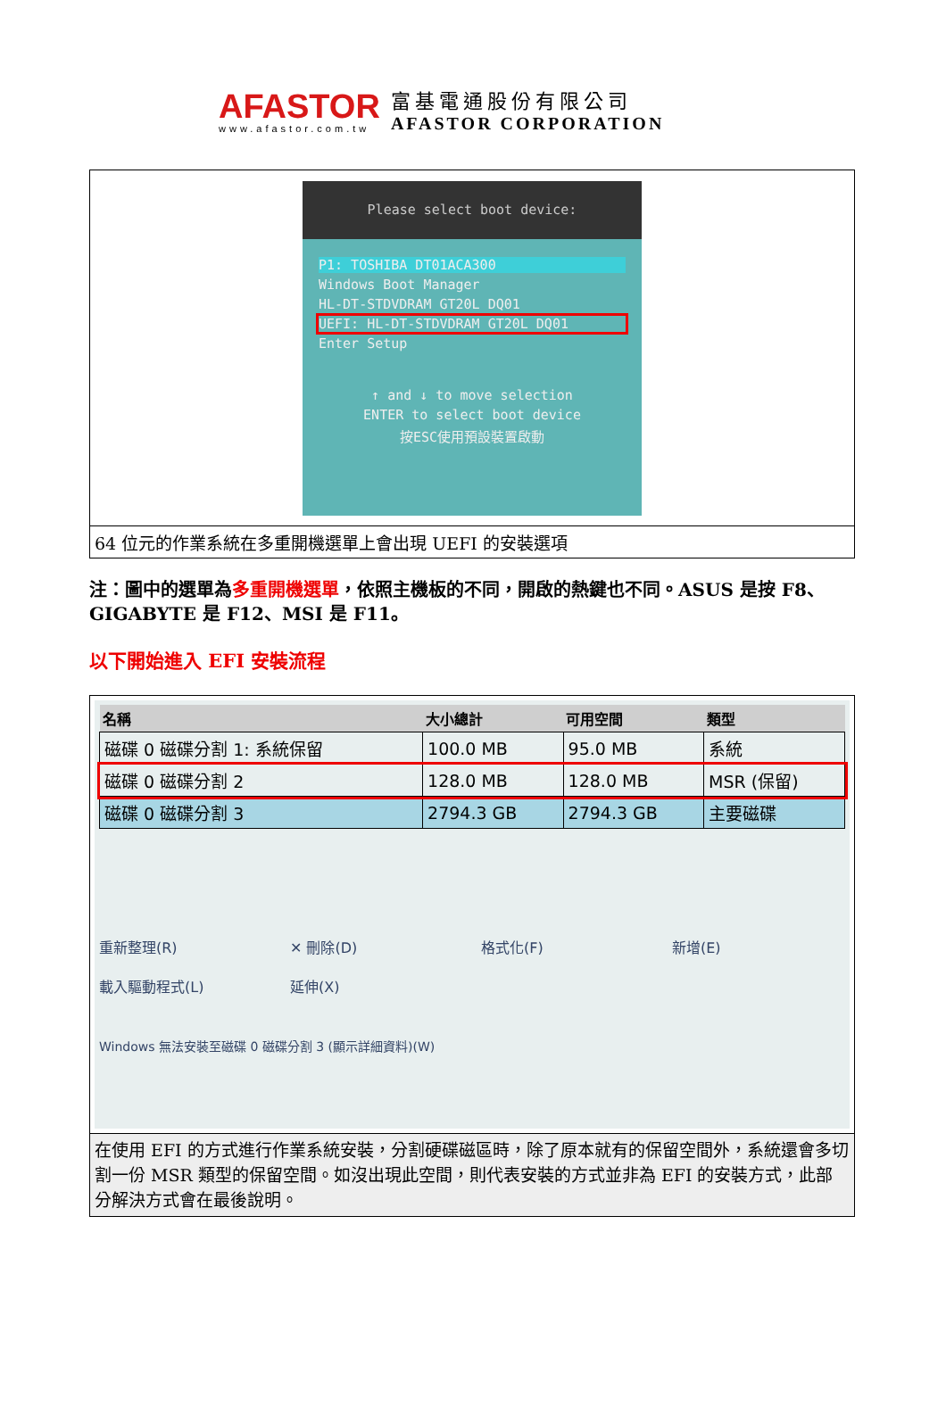AFASTOR
www.afastor.com.tw
富基電通股份有限公司
AFASTOR CORPORATION
| Please select boot device: P1: TOSHIBA DT01ACA300 Windows Boot Manager HL-DT-STDVDRAM GT20L DQ01 UEFI: HL-DT-STDVDRAM GT20L DQ01 Enter Setup ↑ and ↓ to move selection ENTER to select boot device 按ESC使用預設裝置啟動 |
| 64 位元的作業系統在多重開機選單上會出現 UEFI 的安裝選項 |
注：圖中的選單為多重開機選單，依照主機板的不同，開啟的熱鍵也不同。ASUS 是按 F8、GIGABYTE 是 F12、MSI 是 F11。
以下開始進入 EFI 安裝流程
| / 名稱 / 大小總計 / 可用空間 / 類型 / / --- / --- / --- / --- / / 磁碟 0 磁碟分割 1: 系統保留 / 100.0 MB / 95.0 MB / 系統 / / 磁碟 0 磁碟分割 2 / 128.0 MB / 128.0 MB / MSR (保留) / / 磁碟 0 磁碟分割 3 / 2794.3 GB / 2794.3 GB / 主要磁碟 / 重新整理(R) ✕ 刪除(D) 格式化(F) 新增(E) 載入驅動程式(L) 延伸(X) Windows 無法安裝至磁碟 0 磁碟分割 3 (顯示詳細資料)(W) |
| 在使用 EFI 的方式進行作業系統安裝，分割硬碟磁區時，除了原本就有的保留空間外，系統還會多切割一份 MSR 類型的保留空間。如沒出現此空間，則代表安裝的方式並非為 EFI 的安裝方式，此部分解決方式會在最後說明。 |